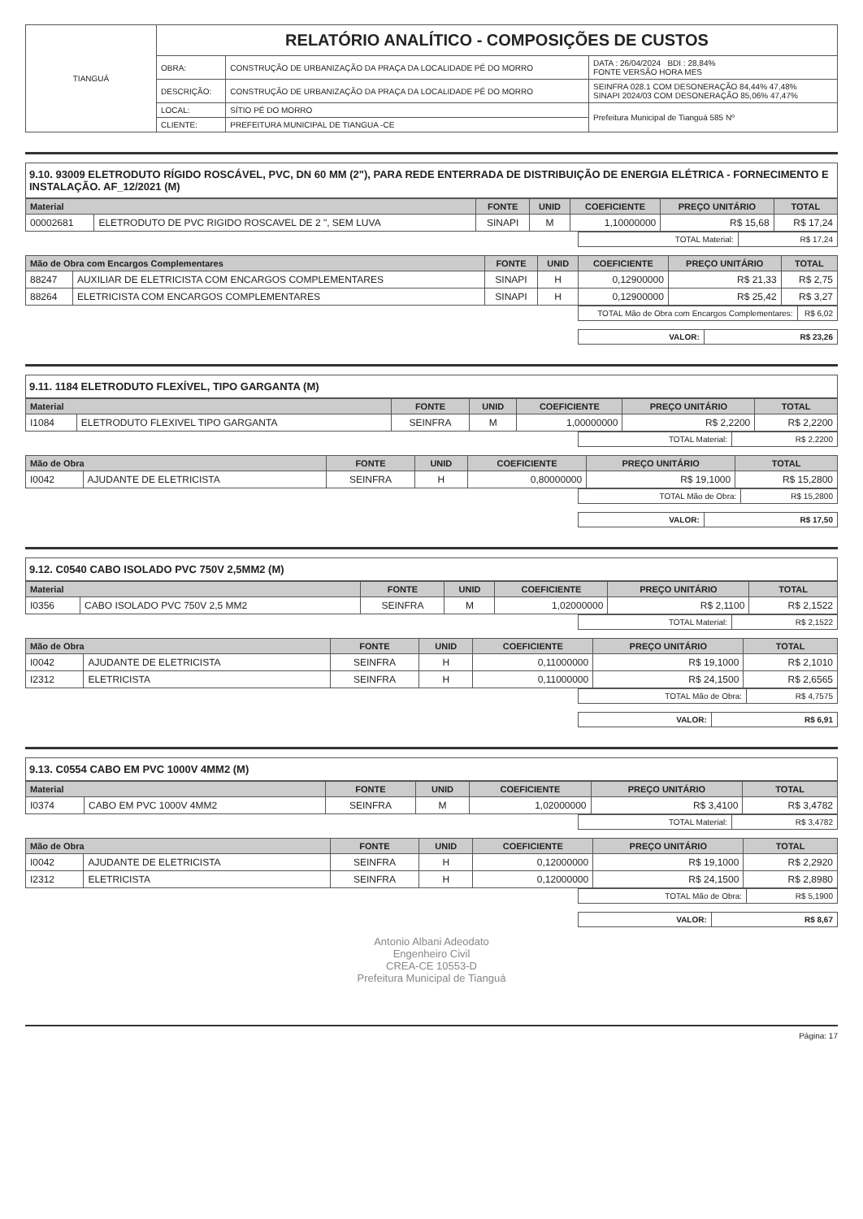| TIANGUÁ | RELATÓRIO ANALÍTICO - COMPOSIÇÕES DE CUSTOS | | |
| | OBRA: | CONSTRUÇÃO DE URBANIZAÇÃO DA PRAÇA DA LOCALIDADE PÉ DO MORRO | DATA : 26/04/2024 BDI : 28,84% FONTE VERSÃO HORA MES |
| | DESCRIÇÃO: | CONSTRUÇÃO DE URBANIZAÇÃO DA PRAÇA DA LOCALIDADE PÉ DO MORRO | SEINFRA 028.1 COM DESONERAÇÃO 84,44% 47,48% SINAPI 2024/03 COM DESONERAÇÃO 85,06% 47,47% |
| | LOCAL: | SÍTIO PÉ DO MORRO | Prefeitura Municipal de Tianguá 585 Nº |
| | CLIENTE: | PREFEITURA MUNICIPAL DE TIANGUA -CE | |
9.10. 93009 ELETRODUTO RÍGIDO ROSCÁVEL, PVC, DN 60 MM (2"), PARA REDE ENTERRADA DE DISTRIBUIÇÃO DE ENERGIA ELÉTRICA - FORNECIMENTO E INSTALAÇÃO. AF_12/2021 (M)
| Material | | FONTE | UNID | COEFICIENTE | PREÇO UNITÁRIO | TOTAL |
| --- | --- | --- | --- | --- | --- | --- |
| 00002681 | ELETRODUTO DE PVC RIGIDO ROSCAVEL DE 2 ", SEM LUVA | SINAPI | M | 1,10000000 | R$ 15,68 | R$ 17,24 |
| TOTAL Material: | R$ 17,24 |
| Mão de Obra com Encargos Complementares | | FONTE | UNID | COEFICIENTE | PREÇO UNITÁRIO | TOTAL |
| --- | --- | --- | --- | --- | --- | --- |
| 88247 | AUXILIAR DE ELETRICISTA COM ENCARGOS COMPLEMENTARES | SINAPI | H | 0,12900000 | R$ 21,33 | R$ 2,75 |
| 88264 | ELETRICISTA COM ENCARGOS COMPLEMENTARES | SINAPI | H | 0,12900000 | R$ 25,42 | R$ 3,27 |
| TOTAL Mão de Obra com Encargos Complementares: | R$ 6,02 |
| VALOR: | R$ 23,26 |
9.11. 1184 ELETRODUTO FLEXÍVEL, TIPO GARGANTA (M)
| Material | | FONTE | UNID | COEFICIENTE | PREÇO UNITÁRIO | TOTAL |
| --- | --- | --- | --- | --- | --- | --- |
| I1084 | ELETRODUTO FLEXIVEL TIPO GARGANTA | SEINFRA | M | 1,00000000 | R$ 2,2200 | R$ 2,2200 |
| TOTAL Material: | R$ 2,2200 |
| Mão de Obra | | FONTE | UNID | COEFICIENTE | PREÇO UNITÁRIO | TOTAL |
| --- | --- | --- | --- | --- | --- | --- |
| I0042 | AJUDANTE DE ELETRICISTA | SEINFRA | H | 0,80000000 | R$ 19,1000 | R$ 15,2800 |
| TOTAL Mão de Obra: | R$ 15,2800 |
| VALOR: | R$ 17,50 |
9.12. C0540 CABO ISOLADO PVC 750V 2,5MM2 (M)
| Material | | FONTE | UNID | COEFICIENTE | PREÇO UNITÁRIO | TOTAL |
| --- | --- | --- | --- | --- | --- | --- |
| I0356 | CABO ISOLADO PVC 750V 2,5 MM2 | SEINFRA | M | 1,02000000 | R$ 2,1100 | R$ 2,1522 |
| TOTAL Material: | R$ 2,1522 |
| Mão de Obra | | FONTE | UNID | COEFICIENTE | PREÇO UNITÁRIO | TOTAL |
| --- | --- | --- | --- | --- | --- | --- |
| I0042 | AJUDANTE DE ELETRICISTA | SEINFRA | H | 0,11000000 | R$ 19,1000 | R$ 2,1010 |
| I2312 | ELETRICISTA | SEINFRA | H | 0,11000000 | R$ 24,1500 | R$ 2,6565 |
| TOTAL Mão de Obra: | R$ 4,7575 |
| VALOR: | R$ 6,91 |
9.13. C0554 CABO EM PVC 1000V 4MM2 (M)
| Material | | FONTE | UNID | COEFICIENTE | PREÇO UNITÁRIO | TOTAL |
| --- | --- | --- | --- | --- | --- | --- |
| I0374 | CABO EM PVC 1000V 4MM2 | SEINFRA | M | 1,02000000 | R$ 3,4100 | R$ 3,4782 |
| TOTAL Material: | R$ 3,4782 |
| Mão de Obra | | FONTE | UNID | COEFICIENTE | PREÇO UNITÁRIO | TOTAL |
| --- | --- | --- | --- | --- | --- | --- |
| I0042 | AJUDANTE DE ELETRICISTA | SEINFRA | H | 0,12000000 | R$ 19,1000 | R$ 2,2920 |
| I2312 | ELETRICISTA | SEINFRA | H | 0,12000000 | R$ 24,1500 | R$ 2,8980 |
| TOTAL Mão de Obra: | R$ 5,1900 |
| VALOR: | R$ 8,67 |
Antonio Albani Adeodato
Engenheiro Civil
CREA-CE 10553-D
Prefeitura Municipal de Tianguá
Página: 17